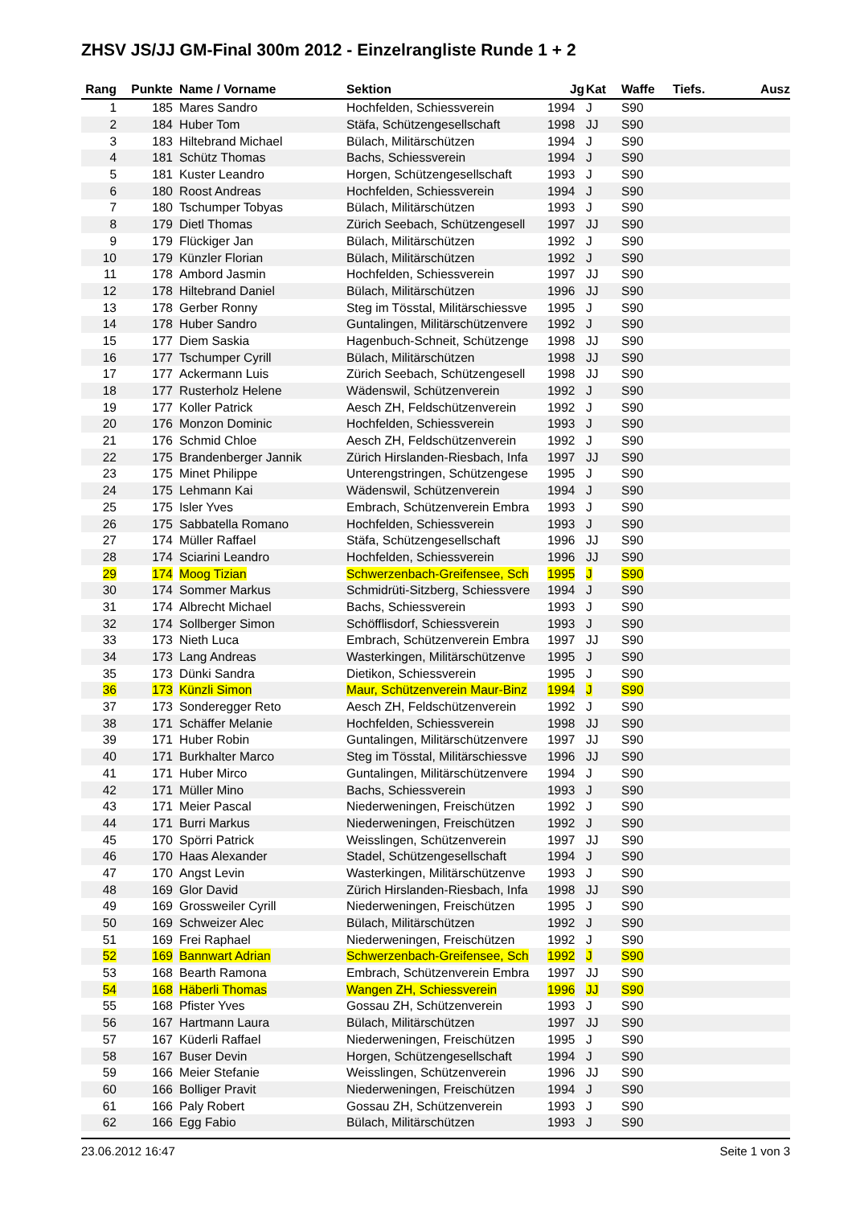ZHSV JS/JJ GM-Final 300m 2012 - Einzelrangliste Runde 1 + 2
| Rang | Punkte | Name / Vorname | Sektion | Jg | Kat | Waffe | Tiefs. | Ausz |
| --- | --- | --- | --- | --- | --- | --- | --- | --- |
| 1 | 185 | Mares Sandro | Hochfelden, Schiessverein | 1994 | J | S90 | | |
| 2 | 184 | Huber Tom | Stäfa, Schützengesellschaft | 1998 | JJ | S90 | | |
| 3 | 183 | Hiltebrand Michael | Bülach, Militärschützen | 1994 | J | S90 | | |
| 4 | 181 | Schütz Thomas | Bachs, Schiessverein | 1994 | J | S90 | | |
| 5 | 181 | Kuster Leandro | Horgen, Schützengesellschaft | 1993 | J | S90 | | |
| 6 | 180 | Roost Andreas | Hochfelden, Schiessverein | 1994 | J | S90 | | |
| 7 | 180 | Tschumper Tobyas | Bülach, Militärschützen | 1993 | J | S90 | | |
| 8 | 179 | Dietl Thomas | Zürich Seebach, Schützengesell | 1997 | JJ | S90 | | |
| 9 | 179 | Flückiger Jan | Bülach, Militärschützen | 1992 | J | S90 | | |
| 10 | 179 | Künzler Florian | Bülach, Militärschützen | 1992 | J | S90 | | |
| 11 | 178 | Ambord Jasmin | Hochfelden, Schiessverein | 1997 | JJ | S90 | | |
| 12 | 178 | Hiltebrand Daniel | Bülach, Militärschützen | 1996 | JJ | S90 | | |
| 13 | 178 | Gerber Ronny | Steg im Tösstal, Militärschiessve | 1995 | J | S90 | | |
| 14 | 178 | Huber Sandro | Guntalingen, Militärschützenvere | 1992 | J | S90 | | |
| 15 | 177 | Diem Saskia | Hagenbuch-Schneit, Schützenge | 1998 | JJ | S90 | | |
| 16 | 177 | Tschumper Cyrill | Bülach, Militärschützen | 1998 | JJ | S90 | | |
| 17 | 177 | Ackermann Luis | Zürich Seebach, Schützengesell | 1998 | JJ | S90 | | |
| 18 | 177 | Rusterholz Helene | Wädenswil, Schützenverein | 1992 | J | S90 | | |
| 19 | 177 | Koller Patrick | Aesch ZH, Feldschützenverein | 1992 | J | S90 | | |
| 20 | 176 | Monzon Dominic | Hochfelden, Schiessverein | 1993 | J | S90 | | |
| 21 | 176 | Schmid Chloe | Aesch ZH, Feldschützenverein | 1992 | J | S90 | | |
| 22 | 175 | Brandenberger Jannik | Zürich Hirslanden-Riesbach, Infa | 1997 | JJ | S90 | | |
| 23 | 175 | Minet Philippe | Unterengstringen, Schützengese | 1995 | J | S90 | | |
| 24 | 175 | Lehmann Kai | Wädenswil, Schützenverein | 1994 | J | S90 | | |
| 25 | 175 | Isler Yves | Embrach, Schützenverein Embra | 1993 | J | S90 | | |
| 26 | 175 | Sabbatella Romano | Hochfelden, Schiessverein | 1993 | J | S90 | | |
| 27 | 174 | Müller Raffael | Stäfa, Schützengesellschaft | 1996 | JJ | S90 | | |
| 28 | 174 | Sciarini Leandro | Hochfelden, Schiessverein | 1996 | JJ | S90 | | |
| 29 | 174 | Moog Tizian | Schwerzenbach-Greifensee, Sch | 1995 | J | S90 | | |
| 30 | 174 | Sommer Markus | Schmidrüti-Sitzberg, Schiessvere | 1994 | J | S90 | | |
| 31 | 174 | Albrecht Michael | Bachs, Schiessverein | 1993 | J | S90 | | |
| 32 | 174 | Sollberger Simon | Schöfflisdorf, Schiessverein | 1993 | J | S90 | | |
| 33 | 173 | Nieth Luca | Embrach, Schützenverein Embra | 1997 | JJ | S90 | | |
| 34 | 173 | Lang Andreas | Wasterkingen, Militärschützenve | 1995 | J | S90 | | |
| 35 | 173 | Dünki Sandra | Dietikon, Schiessverein | 1995 | J | S90 | | |
| 36 | 173 | Künzli Simon | Maur, Schützenverein Maur-Binz | 1994 | J | S90 | | |
| 37 | 173 | Sonderegger Reto | Aesch ZH, Feldschützenverein | 1992 | J | S90 | | |
| 38 | 171 | Schäffer Melanie | Hochfelden, Schiessverein | 1998 | JJ | S90 | | |
| 39 | 171 | Huber Robin | Guntalingen, Militärschützenvere | 1997 | JJ | S90 | | |
| 40 | 171 | Burkhalter Marco | Steg im Tösstal, Militärschiessve | 1996 | JJ | S90 | | |
| 41 | 171 | Huber Mirco | Guntalingen, Militärschützenvere | 1994 | J | S90 | | |
| 42 | 171 | Müller Mino | Bachs, Schiessverein | 1993 | J | S90 | | |
| 43 | 171 | Meier Pascal | Niederweningen, Freischützen | 1992 | J | S90 | | |
| 44 | 171 | Burri Markus | Niederweningen, Freischützen | 1992 | J | S90 | | |
| 45 | 170 | Spörri Patrick | Weisslingen, Schützenverein | 1997 | JJ | S90 | | |
| 46 | 170 | Haas Alexander | Stadel, Schützengesellschaft | 1994 | J | S90 | | |
| 47 | 170 | Angst Levin | Wasterkingen, Militärschützenve | 1993 | J | S90 | | |
| 48 | 169 | Glor David | Zürich Hirslanden-Riesbach, Infa | 1998 | JJ | S90 | | |
| 49 | 169 | Grossweiler Cyrill | Niederweningen, Freischützen | 1995 | J | S90 | | |
| 50 | 169 | Schweizer Alec | Bülach, Militärschützen | 1992 | J | S90 | | |
| 51 | 169 | Frei Raphael | Niederweningen, Freischützen | 1992 | J | S90 | | |
| 52 | 169 | Bannwart Adrian | Schwerzenbach-Greifensee, Sch | 1992 | J | S90 | | |
| 53 | 168 | Bearth Ramona | Embrach, Schützenverein Embra | 1997 | JJ | S90 | | |
| 54 | 168 | Häberli Thomas | Wangen ZH, Schiessverein | 1996 | JJ | S90 | | |
| 55 | 168 | Pfister Yves | Gossau ZH, Schützenverein | 1993 | J | S90 | | |
| 56 | 167 | Hartmann Laura | Bülach, Militärschützen | 1997 | JJ | S90 | | |
| 57 | 167 | Küderli Raffael | Niederweningen, Freischützen | 1995 | J | S90 | | |
| 58 | 167 | Buser Devin | Horgen, Schützengesellschaft | 1994 | J | S90 | | |
| 59 | 166 | Meier Stefanie | Weisslingen, Schützenverein | 1996 | JJ | S90 | | |
| 60 | 166 | Bolliger Pravit | Niederweningen, Freischützen | 1994 | J | S90 | | |
| 61 | 166 | Paly Robert | Gossau ZH, Schützenverein | 1993 | J | S90 | | |
| 62 | 166 | Egg Fabio | Bülach, Militärschützen | 1993 | J | S90 | | |
23.06.2012 16:47 Seite 1 von 3